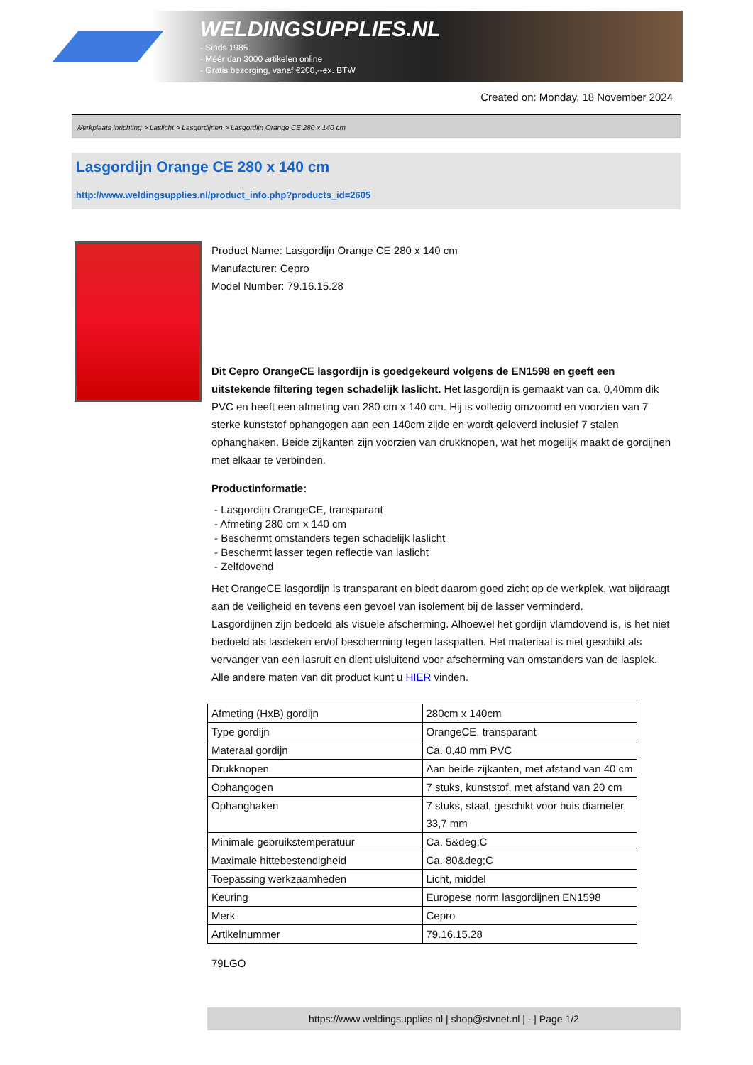WELDINGSUPPLIES.NL
- Sinds 1985
- Méér dan 3000 artikelen online
- Gratis bezorging, vanaf €200,--ex. BTW
Created on: Monday, 18 November 2024
Werkplaats inrichting > Laslicht > Lasgordijnen > Lasgordijn Orange CE 280 x 140 cm
Lasgordijn Orange CE 280 x 140 cm
http://www.weldingsupplies.nl/product_info.php?products_id=2605
Product Name: Lasgordijn Orange CE 280 x 140 cm
Manufacturer: Cepro
Model Number: 79.16.15.28
Dit Cepro OrangeCE lasgordijn is goedgekeurd volgens de EN1598 en geeft een uitstekende filtering tegen schadelijk laslicht. Het lasgordijn is gemaakt van ca. 0,40mm dik PVC en heeft een afmeting van 280 cm x 140 cm. Hij is volledig omzoomd en voorzien van 7 sterke kunststof ophangogen aan een 140cm zijde en wordt geleverd inclusief 7 stalen ophanghaken. Beide zijkanten zijn voorzien van drukknopen, wat het mogelijk maakt de gordijnen met elkaar te verbinden.
Productinformatie:
- Lasgordijn OrangeCE, transparant
- Afmeting 280 cm x 140 cm
- Beschermt omstanders tegen schadelijk laslicht
- Beschermt lasser tegen reflectie van laslicht
- Zelfdovend
Het OrangeCE lasgordijn is transparant en biedt daarom goed zicht op de werkplek, wat bijdraagt aan de veiligheid en tevens een gevoel van isolement bij de lasser verminderd.
Lasgordijnen zijn bedoeld als visuele afscherming. Alhoewel het gordijn vlamdovend is, is het niet bedoeld als lasdeken en/of bescherming tegen lasspatten. Het materiaal is niet geschikt als vervanger van een lasruit en dient uisluitend voor afscherming van omstanders van de lasplek.
Alle andere maten van dit product kunt u HIER vinden.
| Afmeting (HxB) gordijn | 280cm x 140cm |
| Type gordijn | OrangeCE, transparant |
| Materaal gordijn | Ca. 0,40 mm PVC |
| Drukknopen | Aan beide zijkanten, met afstand van 40 cm |
| Ophangogen | 7 stuks, kunststof, met afstand van 20 cm |
| Ophanghaken | 7 stuks, staal, geschikt voor buis diameter 33,7 mm |
| Minimale gebruikstemperatuur | Ca. 5&deg;C |
| Maximale hittebestendigheid | Ca. 80&deg;C |
| Toepassing werkzaamheden | Licht, middel |
| Keuring | Europese norm lasgordijnen EN1598 |
| Merk | Cepro |
| Artikelnummer | 79.16.15.28 |
79LGO
https://www.weldingsupplies.nl | shop@stvnet.nl | - | Page 1/2